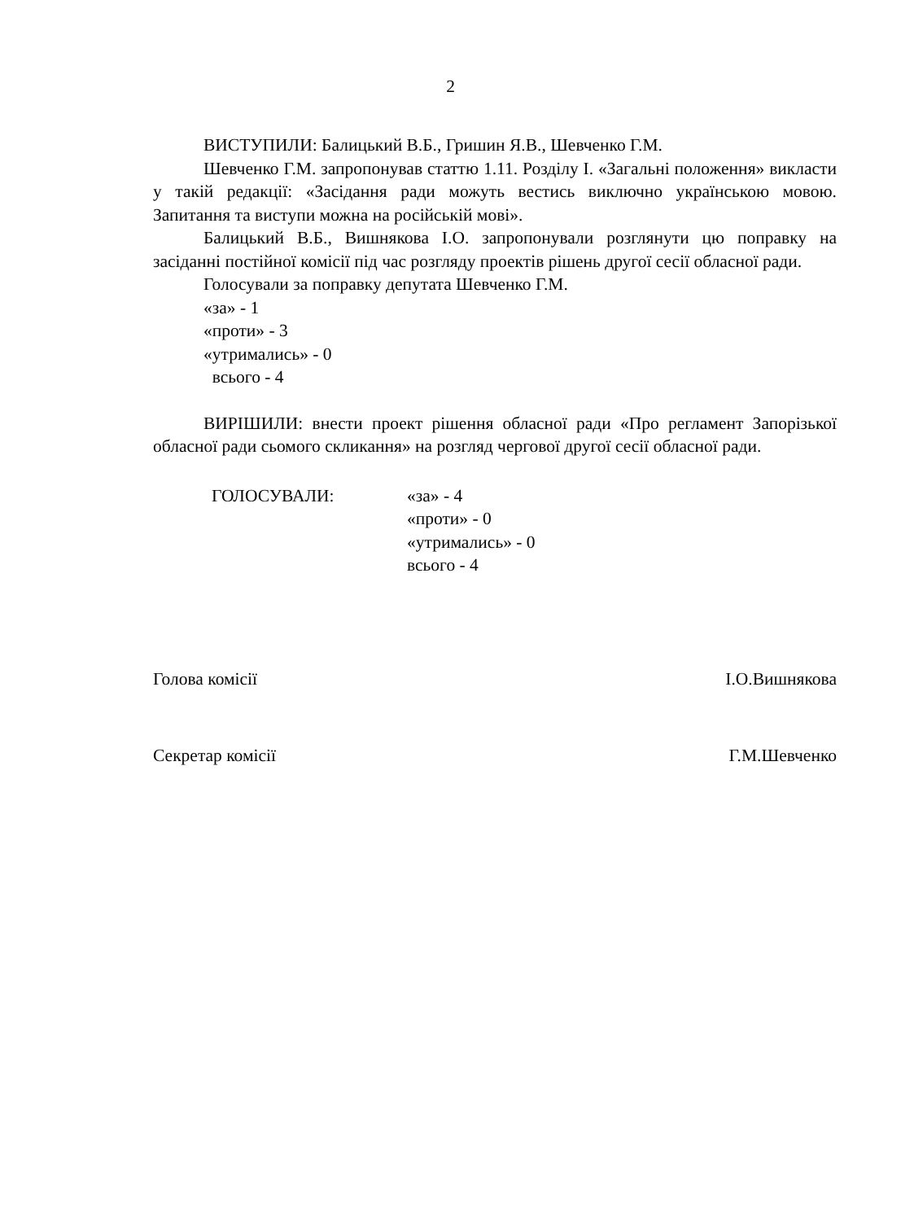2
ВИСТУПИЛИ: Балицький В.Б., Гришин Я.В., Шевченко Г.М.
Шевченко Г.М. запропонував статтю 1.11. Розділу I. «Загальні положення» викласти у такій редакції: «Засідання ради можуть вестись виключно українською мовою. Запитання та виступи можна на російській мові».
Балицький В.Б., Вишнякова І.О. запропонували розглянути цю поправку на засіданні постійної комісії під час розгляду проектів рішень другої сесії обласної ради.
Голосували за поправку депутата Шевченко Г.М.
«за» - 1
«проти» - 3
«утримались» - 0
всього - 4
ВИРІШИЛИ: внести проект рішення обласної ради «Про регламент Запорізької обласної ради сьомого скликання» на розгляд чергової другої сесії обласної ради.
ГОЛОСУВАЛИ: «за» - 4
«проти» - 0
«утримались» - 0
всього - 4
Голова комісії І.О.Вишнякова
Секретар комісії Г.М.Шевченко